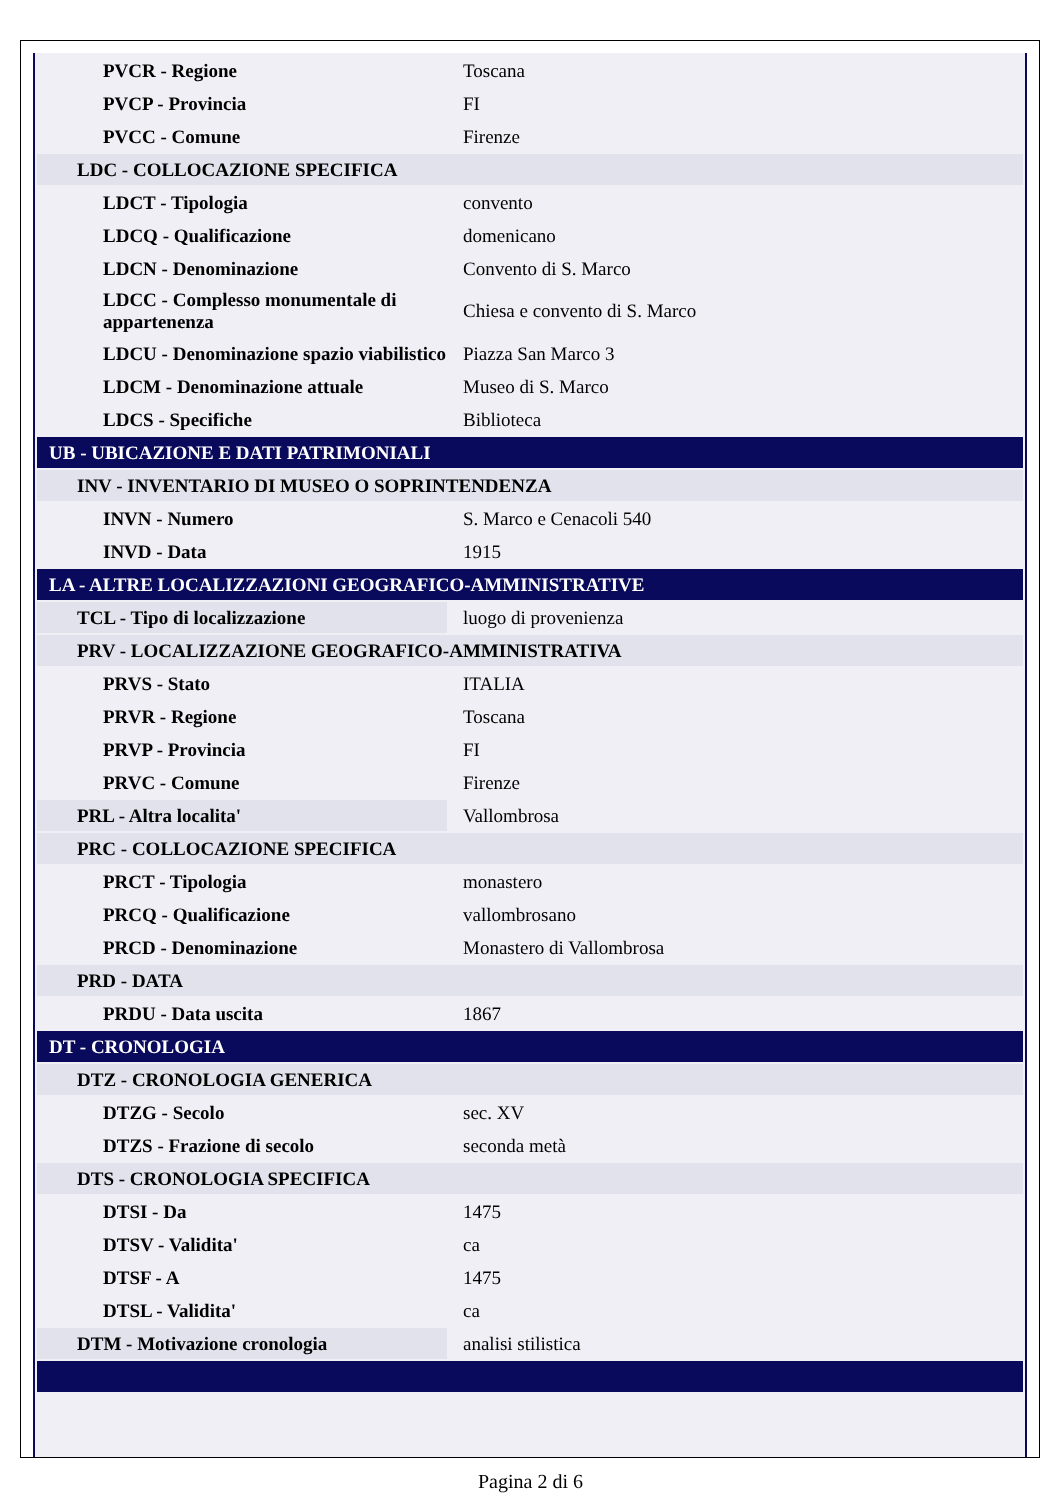| PVCR - Regione | Toscana |
| PVCP - Provincia | FI |
| PVCC - Comune | Firenze |
| LDC - COLLOCAZIONE SPECIFICA | |
| LDCT - Tipologia | convento |
| LDCQ - Qualificazione | domenicano |
| LDCN - Denominazione | Convento di S. Marco |
| LDCC - Complesso monumentale di appartenenza | Chiesa e convento di S. Marco |
| LDCU - Denominazione spazio viabilistico | Piazza San Marco 3 |
| LDCM - Denominazione attuale | Museo di S. Marco |
| LDCS - Specifiche | Biblioteca |
| UB - UBICAZIONE E DATI PATRIMONIALI | |
| INV - INVENTARIO DI MUSEO O SOPRINTENDENZA | |
| INVN - Numero | S. Marco e Cenacoli 540 |
| INVD - Data | 1915 |
| LA - ALTRE LOCALIZZAZIONI GEOGRAFICO-AMMINISTRATIVE | |
| TCL - Tipo di localizzazione | luogo di provenienza |
| PRV - LOCALIZZAZIONE GEOGRAFICO-AMMINISTRATIVA | |
| PRVS - Stato | ITALIA |
| PRVR - Regione | Toscana |
| PRVP - Provincia | FI |
| PRVC - Comune | Firenze |
| PRL - Altra localita' | Vallombrosa |
| PRC - COLLOCAZIONE SPECIFICA | |
| PRCT - Tipologia | monastero |
| PRCQ - Qualificazione | vallombrosano |
| PRCD - Denominazione | Monastero di Vallombrosa |
| PRD - DATA | |
| PRDU - Data uscita | 1867 |
| DT - CRONOLOGIA | |
| DTZ - CRONOLOGIA GENERICA | |
| DTZG - Secolo | sec. XV |
| DTZS - Frazione di secolo | seconda metà |
| DTS - CRONOLOGIA SPECIFICA | |
| DTSI - Da | 1475 |
| DTSV - Validita' | ca |
| DTSF - A | 1475 |
| DTSL - Validita' | ca |
| DTM - Motivazione cronologia | analisi stilistica |
Pagina 2 di 6